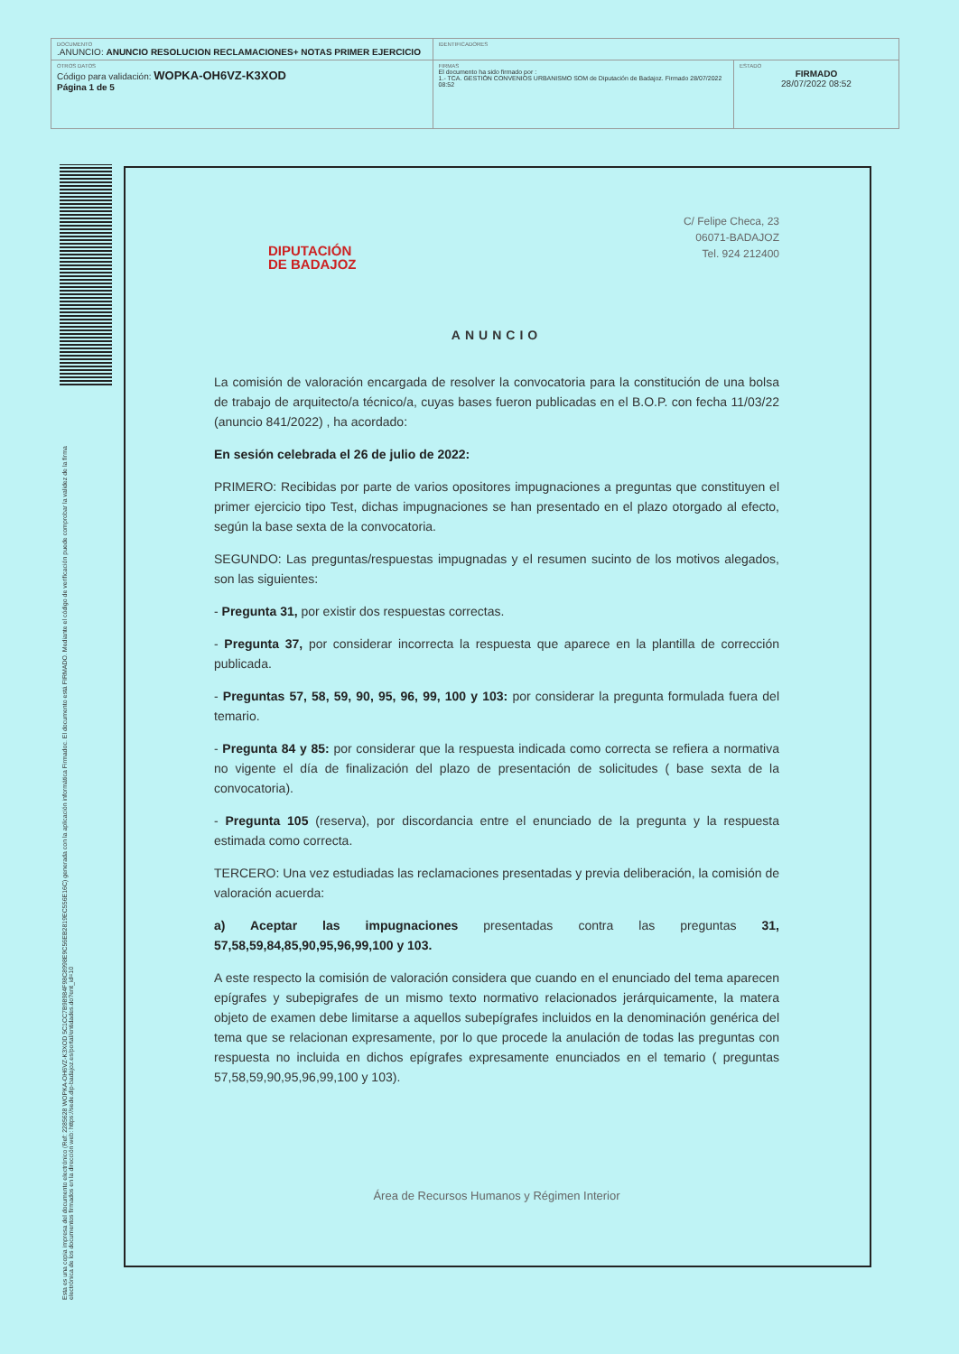| DOCUMENTO .ANUNCIO: ANUNCIO RESOLUCION RECLAMACIONES+ NOTAS PRIMER EJERCICIO | IDENTIFICADORES | |
| OTROS DATOS Código para validación: WOPKA-OH6VZ-K3XOD Página 1 de 5 | FIRMAS El documento ha sido firmado por : 1.- TCA. GESTIÓN CONVENIOS URBANISMO SOM de Diputación de Badajoz. Firmado 28/07/2022 08:52 | ESTADO FIRMADO 28/07/2022 08:52 |
Esta es una copia impresa del documento electrónico (Ref: 2285628 WOPKA-OH6VZ-K3XOD 5C1CC7B98984F98C8998E9C56EB2819EC556E16C) generada con la aplicación informática Firmadoc. El documento está FIRMADO. Mediante el código de verificación puede comprobar la validez de la firma electrónica de los documentos firmados en la dirección web: https://sede.dip-badajoz.es/portal/entidades.do?ent_id=10
C/ Felipe Checa, 23
06071-BADAJOZ
Tel. 924 212400
DIPUTACIÓN
DE BADAJOZ
ANUNCIO
La comisión de valoración encargada de resolver la convocatoria para la constitución de una bolsa de trabajo de arquitecto/a técnico/a, cuyas bases fueron publicadas en el B.O.P. con fecha 11/03/22 (anuncio 841/2022) , ha acordado:
En sesión celebrada el 26 de julio de 2022:
PRIMERO: Recibidas por parte de varios opositores impugnaciones a preguntas que constituyen el primer ejercicio tipo Test, dichas impugnaciones se han presentado en el plazo otorgado al efecto, según la base sexta de la convocatoria.
SEGUNDO: Las preguntas/respuestas impugnadas y el resumen sucinto de los motivos alegados, son las siguientes:
- Pregunta 31, por existir dos respuestas correctas.
- Pregunta 37, por considerar incorrecta la respuesta que aparece en la plantilla de corrección publicada.
- Preguntas 57, 58, 59, 90, 95, 96, 99, 100 y 103: por considerar la pregunta formulada fuera del temario.
- Pregunta 84 y 85: por considerar que la respuesta indicada como correcta se refiera a normativa no vigente el día de finalización del plazo de presentación de solicitudes ( base sexta de la convocatoria).
- Pregunta 105 (reserva), por discordancia entre el enunciado de la pregunta y la respuesta estimada como correcta.
TERCERO: Una vez estudiadas las reclamaciones presentadas y previa deliberación, la comisión de valoración acuerda:
a) Aceptar las impugnaciones presentadas contra las preguntas 31, 57,58,59,84,85,90,95,96,99,100 y 103.
A este respecto la comisión de valoración considera que cuando en el enunciado del tema aparecen epígrafes y subepigrafes de un mismo texto normativo relacionados jerárquicamente, la matera objeto de examen debe limitarse a aquellos subepígrafes incluidos en la denominación genérica del tema que se relacionan expresamente, por lo que procede la anulación de todas las preguntas con respuesta no incluida en dichos epígrafes expresamente enunciados en el temario ( preguntas 57,58,59,90,95,96,99,100 y 103).
Área de Recursos Humanos y Régimen Interior